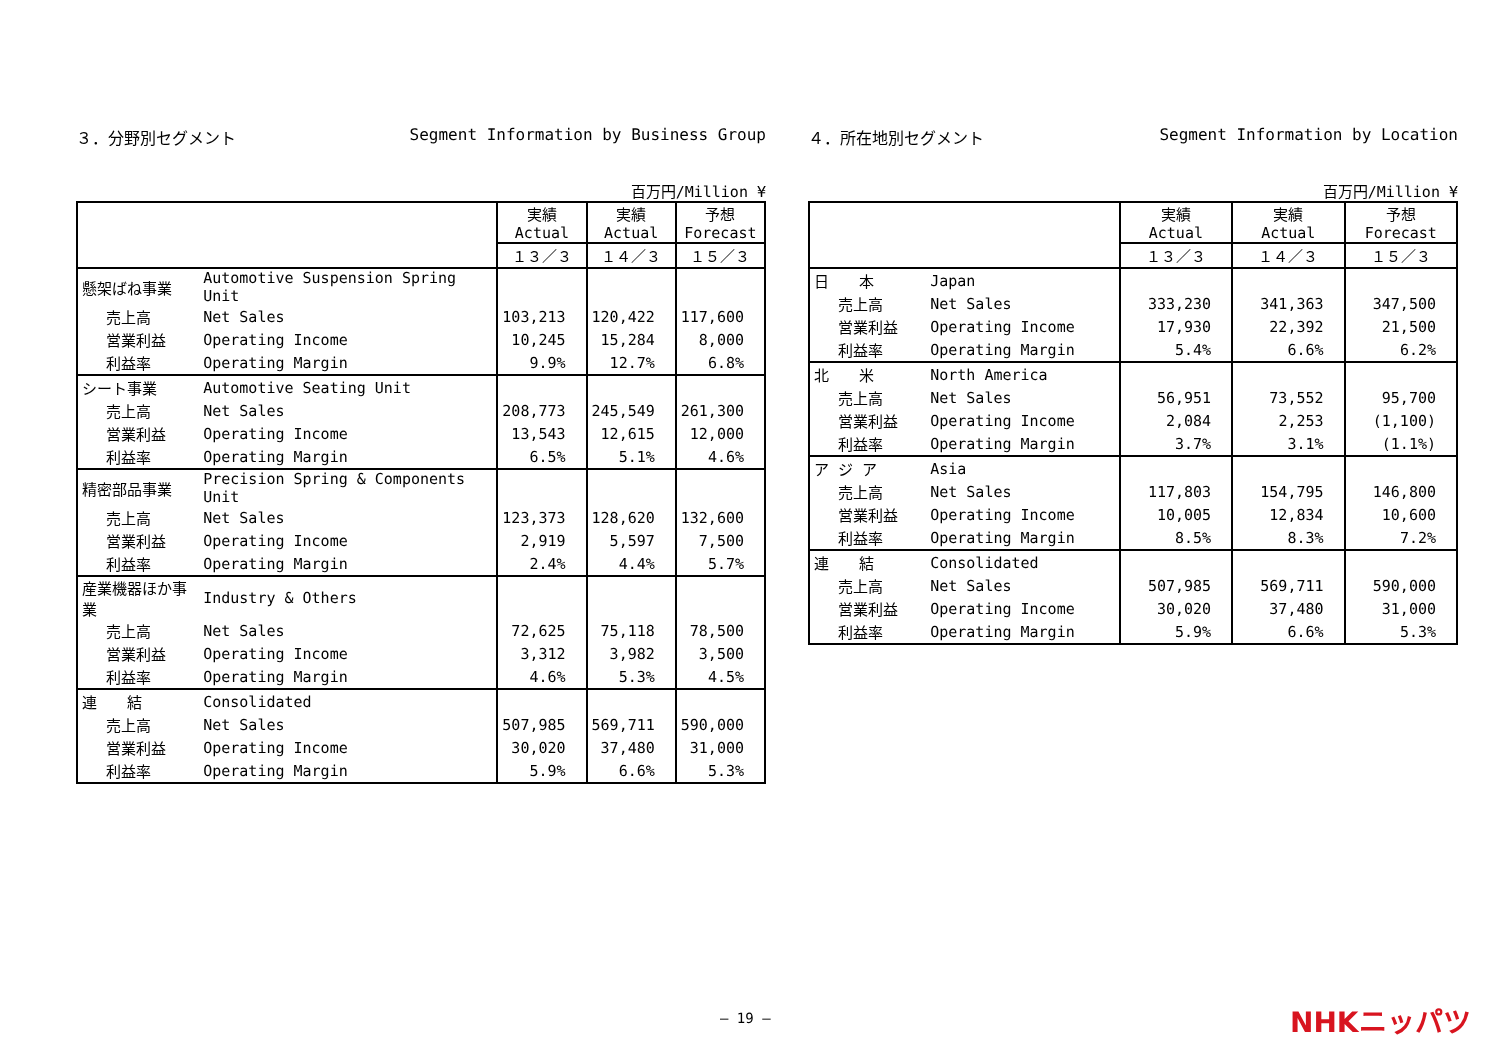３．分野別セグメント Segment Information by Business Group
百万円/Million ¥
| | | 実績 Actual | 実績 Actual | 予想 Forecast |
| --- | --- | --- | --- | --- |
| | | １３／３ | １４／３ | １５／３ |
| 懸架ばね事業 | Automotive Suspension Spring Unit | | | |
| 売上高 | Net Sales | 103,213 | 120,422 | 117,600 |
| 営業利益 | Operating Income | 10,245 | 15,284 | 8,000 |
| 利益率 | Operating Margin | 9.9% | 12.7% | 6.8% |
| シート事業 | Automotive Seating Unit | | | |
| 売上高 | Net Sales | 208,773 | 245,549 | 261,300 |
| 営業利益 | Operating Income | 13,543 | 12,615 | 12,000 |
| 利益率 | Operating Margin | 6.5% | 5.1% | 4.6% |
| 精密部品事業 | Precision Spring & Components Unit | | | |
| 売上高 | Net Sales | 123,373 | 128,620 | 132,600 |
| 営業利益 | Operating Income | 2,919 | 5,597 | 7,500 |
| 利益率 | Operating Margin | 2.4% | 4.4% | 5.7% |
| 産業機器ほか事業 | Industry & Others | | | |
| 売上高 | Net Sales | 72,625 | 75,118 | 78,500 |
| 営業利益 | Operating Income | 3,312 | 3,982 | 3,500 |
| 利益率 | Operating Margin | 4.6% | 5.3% | 4.5% |
| 連 結 | Consolidated | | | |
| 売上高 | Net Sales | 507,985 | 569,711 | 590,000 |
| 営業利益 | Operating Income | 30,020 | 37,480 | 31,000 |
| 利益率 | Operating Margin | 5.9% | 6.6% | 5.3% |
４．所在地別セグメント Segment Information by Location
百万円/Million ¥
| | | 実績 Actual | 実績 Actual | 予想 Forecast |
| --- | --- | --- | --- | --- |
| | | １３／３ | １４／３ | １５／３ |
| 日 本 | Japan | | | |
| 売上高 | Net Sales | 333,230 | 341,363 | 347,500 |
| 営業利益 | Operating Income | 17,930 | 22,392 | 21,500 |
| 利益率 | Operating Margin | 5.4% | 6.6% | 6.2% |
| 北 米 | North America | | | |
| 売上高 | Net Sales | 56,951 | 73,552 | 95,700 |
| 営業利益 | Operating Income | 2,084 | 2,253 | (1,100) |
| 利益率 | Operating Margin | 3.7% | 3.1% | (1.1%) |
| ア ジ ア | Asia | | | |
| 売上高 | Net Sales | 117,803 | 154,795 | 146,800 |
| 営業利益 | Operating Income | 10,005 | 12,834 | 10,600 |
| 利益率 | Operating Margin | 8.5% | 8.3% | 7.2% |
| 連 結 | Consolidated | | | |
| 売上高 | Net Sales | 507,985 | 569,711 | 590,000 |
| 営業利益 | Operating Income | 30,020 | 37,480 | 31,000 |
| 利益率 | Operating Margin | 5.9% | 6.6% | 5.3% |
― 19 ― NHKニッパツ